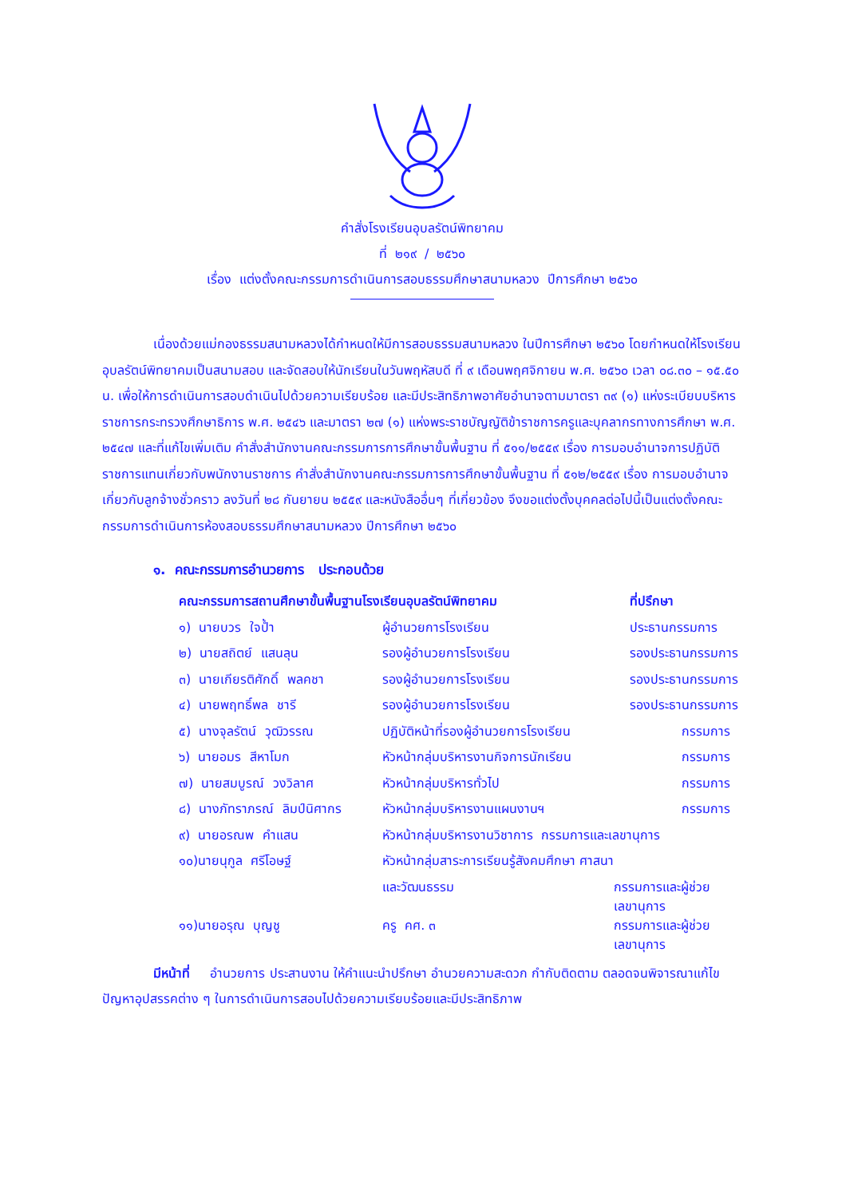คำสั่งโรงเรียนอุบลรัตน์พิทยาคม
ที่ ๒๑๙ / ๒๕๖๐
เรื่อง แต่งตั้งคณะกรรมการดำเนินการสอบธรรมศึกษาสนามหลวง ปีการศึกษา ๒๕๖๐
เนื่องด้วยแม่กองธรรมสนามหลวงได้กำหนดให้มีการสอบธรรมสนามหลวง ในปีการศึกษา ๒๕๖๐ โดยกำหนดให้โรงเรียนอุบลรัตน์พิทยาคมเป็นสนามสอบ และจัดสอบให้นักเรียนในวันพฤหัสบดี ที่ ๙ เดือนพฤศจิกายน พ.ศ. ๒๕๖๐ เวลา ๐๘.๓๐ – ๑๕.๕๐ น. เพื่อให้การดำเนินการสอบดำเนินไปด้วยความเรียบร้อย และมีประสิทธิภาพอาศัยอำนาจตามมาตรา ๓๙ (๑) แห่งระเบียบบริหารราชการกระทรวงศึกษาธิการ พ.ศ. ๒๕๔๖ และมาตรา ๒๗ (๑) แห่งพระราชบัญญัติข้าราชการครูและบุคลากรทางการศึกษา พ.ศ. ๒๕๔๗ และที่แก้ไขเพิ่มเติม คำสั่งสำนักงานคณะกรรมการการศึกษาขั้นพื้นฐาน ที่ ๕๑๑/๒๕๕๙ เรื่อง การมอบอำนาจการปฏิบัติราชการแทนเกี่ยวกับพนักงานราชการ คำสั่งสำนักงานคณะกรรมการการศึกษาขั้นพื้นฐาน ที่ ๕๑๒/๒๕๕๙ เรื่อง การมอบอำนาจเกี่ยวกับลูกจ้างชั่วคราว ลงวันที่ ๒๘ กันยายน ๒๕๕๙ และหนังสืออื่นๆ ที่เกี่ยวข้อง จึงขอแต่งตั้งบุคคลต่อไปนี้เป็นแต่งตั้งคณะกรรมการดำเนินการห้องสอบธรรมศึกษาสนามหลวง ปีการศึกษา ๒๕๖๐
๑. คณะกรรมการอำนวยการ ประกอบด้วย
| คณะกรรมการสถานศึกษาขั้นพื้นฐานโรงเรียนอุบลรัตน์พิทยาคม | | ที่ปรึกษา |
| --- | --- | --- |
| ๑) นายบวร ใจป้ำ | ผู้อำนวยการโรงเรียน | ประธานกรรมการ |
| ๒) นายสถิตย์ แสนลุน | รองผู้อำนวยการโรงเรียน | รองประธานกรรมการ |
| ๓) นายเกียรติศักดิ์ พลคชา | รองผู้อำนวยการโรงเรียน | รองประธานกรรมการ |
| ๔) นายพฤทธิ์พล ชารี | รองผู้อำนวยการโรงเรียน | รองประธานกรรมการ |
| ๕) นางจุลรัตน์ วุฒิวรรณ | ปฏิบัติหน้าที่รองผู้อำนวยการโรงเรียน | กรรมการ |
| ๖) นายอมร สีหาโมก | หัวหน้ากลุ่มบริหารงานกิจการนักเรียน | กรรมการ |
| ๗) นายสมบูรณ์ วงวิลาศ | หัวหน้ากลุ่มบริหารทั่วไป | กรรมการ |
| ๘) นางภัทราภรณ์ ลิมป์นิศากร | หัวหน้ากลุ่มบริหารงานแผนงานฯ | กรรมการ |
| ๙) นายอรณพ คำแสน | หัวหน้ากลุ่มบริหารงานวิชาการ กรรมการและเลขานุการ | |
| ๑๐)นายนุกูล ศรีโอษฐ์ | หัวหน้ากลุ่มสาระการเรียนรู้สังคมศึกษา ศาสนา | |
| | และวัฒนธรรม | กรรมการและผู้ช่วยเลขานุการ |
| ๑๑)นายอรุณ บุญชู | ครู คศ. ๓ | กรรมการและผู้ช่วยเลขานุการ |
มีหน้าที่ อำนวยการ ประสานงาน ให้คำแนะนำปรึกษา อำนวยความสะดวก กำกับติดตาม ตลอดจนพิจารณาแก้ไขปัญหาอุปสรรคต่าง ๆ ในการดำเนินการสอบไปด้วยความเรียบร้อยและมีประสิทธิภาพ